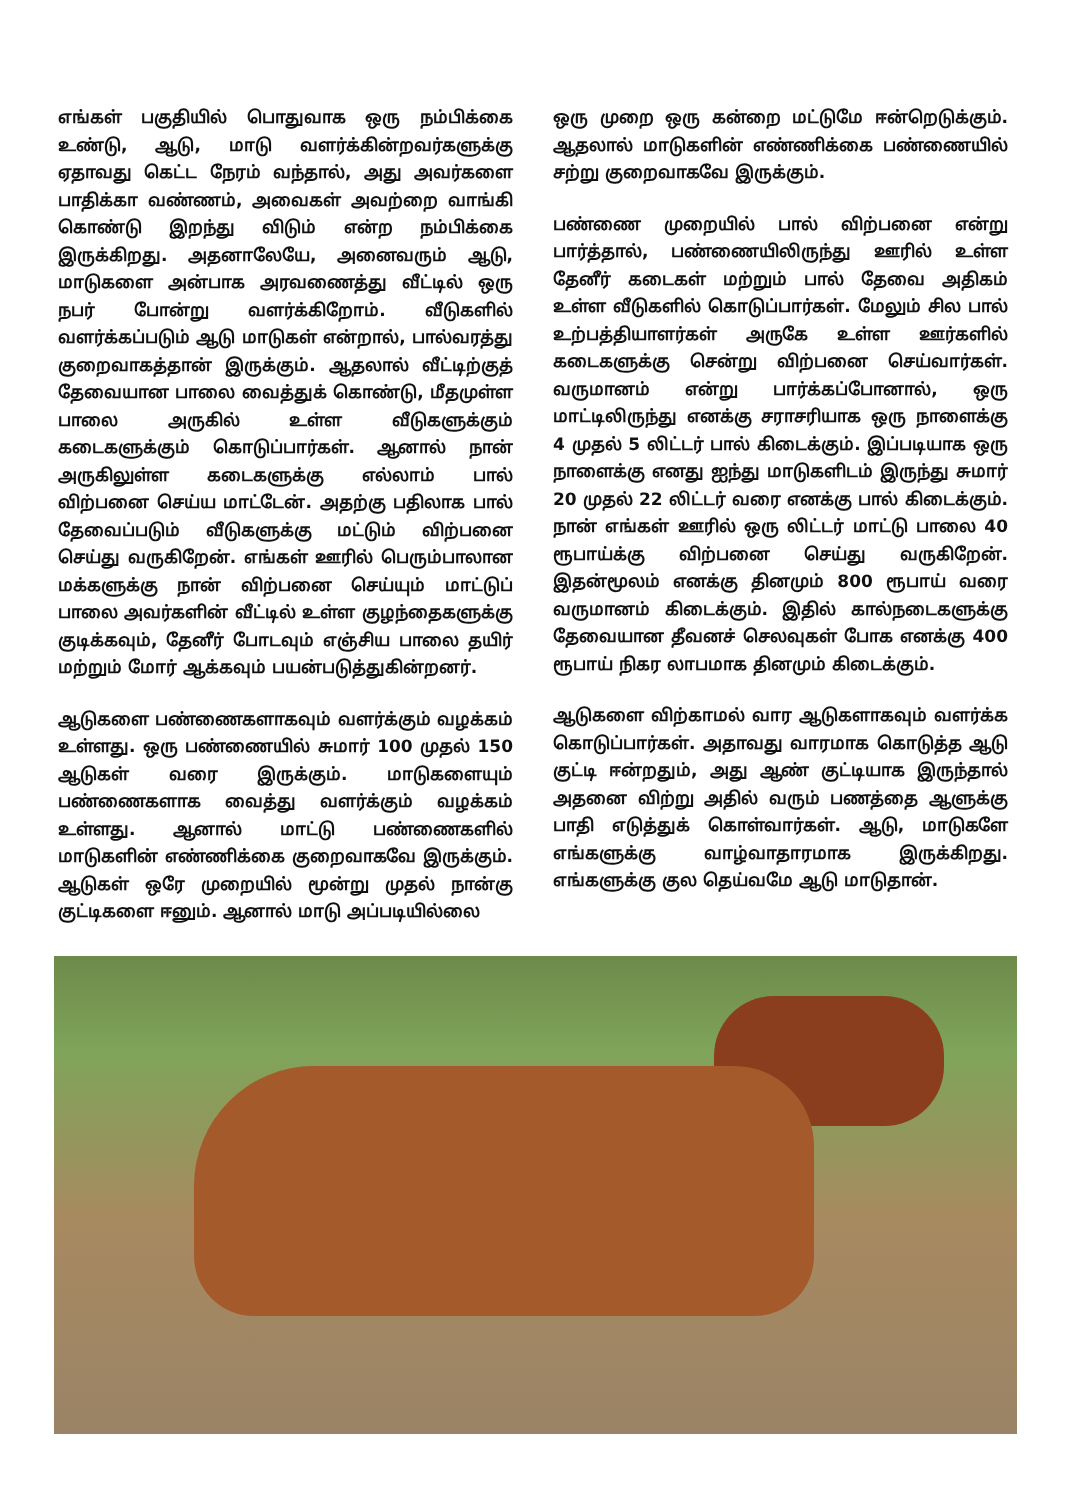எங்கள் பகுதியில் பொதுவாக ஒரு நம்பிக்கை உண்டு, ஆடு, மாடு வளர்க்கின்றவர்களுக்கு ஏதாவது கெட்ட நேரம் வந்தால், அது அவர்களை பாதிக்கா வண்ணம், அவைகள் அவற்றை வாங்கி கொண்டு இறந்து விடும் என்ற நம்பிக்கை இருக்கிறது. அதனாலேயே, அனைவரும் ஆடு, மாடுகளை அன்பாக அரவணைத்து வீட்டில் ஒரு நபர் போன்று வளர்க்கிறோம். வீடுகளில் வளர்க்கப்படும் ஆடு மாடுகள் என்றால், பால்வரத்து குறைவாகத்தான் இருக்கும். ஆதலால் வீட்டிற்குத் தேவையான பாலை வைத்துக் கொண்டு, மீதமுள்ள பாலை அருகில் உள்ள வீடுகளுக்கும் கடைகளுக்கும் கொடுப்பார்கள். ஆனால் நான் அருகிலுள்ள கடைகளுக்கு எல்லாம் பால் விற்பனை செய்ய மாட்டேன். அதற்கு பதிலாக பால் தேவைப்படும் வீடுகளுக்கு மட்டும் விற்பனை செய்து வருகிறேன். எங்கள் ஊரில் பெரும்பாலான மக்களுக்கு நான் விற்பனை செய்யும் மாட்டுப் பாலை அவர்களின் வீட்டில் உள்ள குழந்தைகளுக்கு குடிக்கவும், தேனீர் போடவும் எஞ்சிய பாலை தயிர் மற்றும் மோர் ஆக்கவும் பயன்படுத்துகின்றனர்.
ஆடுகளை பண்ணைகளாகவும் வளர்க்கும் வழக்கம் உள்ளது. ஒரு பண்ணையில் சுமார் 100 முதல் 150 ஆடுகள் வரை இருக்கும். மாடுகளையும் பண்ணைகளாக வைத்து வளர்க்கும் வழக்கம் உள்ளது. ஆனால் மாட்டு பண்ணைகளில் மாடுகளின் எண்ணிக்கை குறைவாகவே இருக்கும். ஆடுகள் ஒரே முறையில் மூன்று முதல் நான்கு குட்டிகளை ஈனும். ஆனால் மாடு அப்படியில்லை
ஒரு முறை ஒரு கன்றை மட்டுமே ஈன்றெடுக்கும். ஆதலால் மாடுகளின் எண்ணிக்கை பண்ணையில் சற்று குறைவாகவே இருக்கும்.
பண்ணை முறையில் பால் விற்பனை என்று பார்த்தால், பண்ணையிலிருந்து ஊரில் உள்ள தேனீர் கடைகள் மற்றும் பால் தேவை அதிகம் உள்ள வீடுகளில் கொடுப்பார்கள். மேலும் சில பால் உற்பத்தியாளர்கள் அருகே உள்ள ஊர்களில் கடைகளுக்கு சென்று விற்பனை செய்வார்கள். வருமானம் என்று பார்க்கப்போனால், ஒரு மாட்டிலிருந்து எனக்கு சராசரியாக ஒரு நாளைக்கு 4 முதல் 5 லிட்டர் பால் கிடைக்கும். இப்படியாக ஒரு நாளைக்கு எனது ஐந்து மாடுகளிடம் இருந்து சுமார் 20 முதல் 22 லிட்டர் வரை எனக்கு பால் கிடைக்கும். நான் எங்கள் ஊரில் ஒரு லிட்டர் மாட்டு பாலை 40 ரூபாய்க்கு விற்பனை செய்து வருகிறேன். இதன்மூலம் எனக்கு தினமும் 800 ரூபாய் வரை வருமானம் கிடைக்கும். இதில் கால்நடைகளுக்கு தேவையான தீவனச் செலவுகள் போக எனக்கு 400 ரூபாய் நிகர லாபமாக தினமும் கிடைக்கும்.
ஆடுகளை விற்காமல் வார ஆடுகளாகவும் வளர்க்க கொடுப்பார்கள். அதாவது வாரமாக கொடுத்த ஆடு குட்டி ஈன்றதும், அது ஆண் குட்டியாக இருந்தால் அதனை விற்று அதில் வரும் பணத்தை ஆளுக்கு பாதி எடுத்துக் கொள்வார்கள். ஆடு, மாடுகளே எங்களுக்கு வாழ்வாதாரமாக இருக்கிறது. எங்களுக்கு குல தெய்வமே ஆடு மாடுதான்.